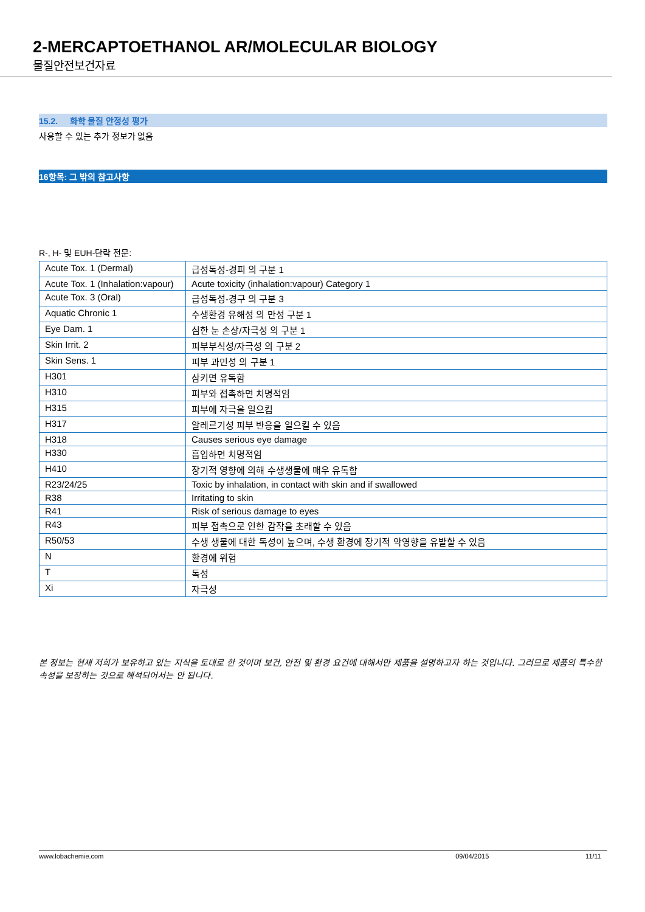2-MERCAPTOETHANOL AR/MOLECULAR BIOLOGY
물질안전보건자료
15.2. 화학 물질 안정성 평가
사용할 수 있는 추가 정보가 없음
16항목: 그 밖의 참고사항
R-, H- 및 EUH-단락 전문:
| Acute Tox. 1 (Dermal) | 급성독성-경피 의 구분 1 |
| Acute Tox. 1 (Inhalation:vapour) | Acute toxicity (inhalation:vapour) Category 1 |
| Acute Tox. 3 (Oral) | 급성독성-경구 의 구분 3 |
| Aquatic Chronic 1 | 수생환경 유해성 의 만성 구분 1 |
| Eye Dam. 1 | 심한 눈 손상/자극성 의 구분 1 |
| Skin Irrit. 2 | 피부부식성/자극성 의 구분 2 |
| Skin Sens. 1 | 피부 과민성 의 구분 1 |
| H301 | 삼키면 유독함 |
| H310 | 피부와 접촉하면 치명적임 |
| H315 | 피부에 자극을 일으킴 |
| H317 | 알레르기성 피부 반응을 일으킬 수 있음 |
| H318 | Causes serious eye damage |
| H330 | 흡입하면 치명적임 |
| H410 | 장기적 영향에 의해 수생생물에 매우 유독함 |
| R23/24/25 | Toxic by inhalation, in contact with skin and if swallowed |
| R38 | Irritating to skin |
| R41 | Risk of serious damage to eyes |
| R43 | 피부 접촉으로 인한 감작을 초래할 수 있음 |
| R50/53 | 수생 생물에 대한 독성이 높으며, 수생 환경에 장기적 악영향을 유발할 수 있음 |
| N | 환경에 위험 |
| T | 독성 |
| Xi | 자극성 |
본 정보는 현재 저희가 보유하고 있는 지식을 토대로 한 것이며 보건, 안전 및 환경 요건에 대해서만 제품을 설명하고자 하는 것입니다. 그러므로 제품의 특수한 속성을 보장하는 것으로 해석되어서는 안 됩니다.
www.lobachemie.com 09/04/2015 11/11